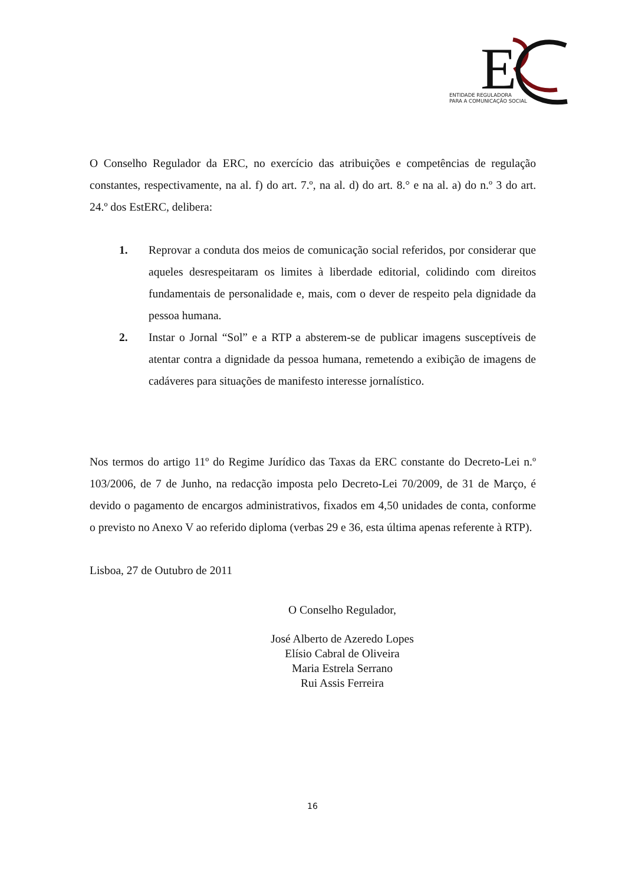E
ENTIDADE REGULADORA
PARA A COMUNICAÇÃO SOCIAL
O Conselho Regulador da ERC, no exercício das atribuições e competências de regulação constantes, respectivamente, na al. f) do art. 7.º, na al. d) do art. 8.° e na al. a) do n.º 3 do art. 24.º dos EstERC, delibera:
1.
Reprovar a conduta dos meios de comunicação social referidos, por considerar que aqueles desrespeitaram os limites à liberdade editorial, colidindo com direitos fundamentais de personalidade e, mais, com o dever de respeito pela dignidade da pessoa humana.
2.
Instar o Jornal “Sol” e a RTP a absterem-se de publicar imagens susceptíveis de atentar contra a dignidade da pessoa humana, remetendo a exibição de imagens de cadáveres para situações de manifesto interesse jornalístico.
Nos termos do artigo 11º do Regime Jurídico das Taxas da ERC constante do Decreto-Lei n.º 103/2006, de 7 de Junho, na redacção imposta pelo Decreto-Lei 70/2009, de 31 de Março, é devido o pagamento de encargos administrativos, fixados em 4,50 unidades de conta, conforme o previsto no Anexo V ao referido diploma (verbas 29 e 36, esta última apenas referente à RTP).
Lisboa, 27 de Outubro de 2011
O Conselho Regulador,
José Alberto de Azeredo Lopes
Elísio Cabral de Oliveira
Maria Estrela Serrano
Rui Assis Ferreira
16